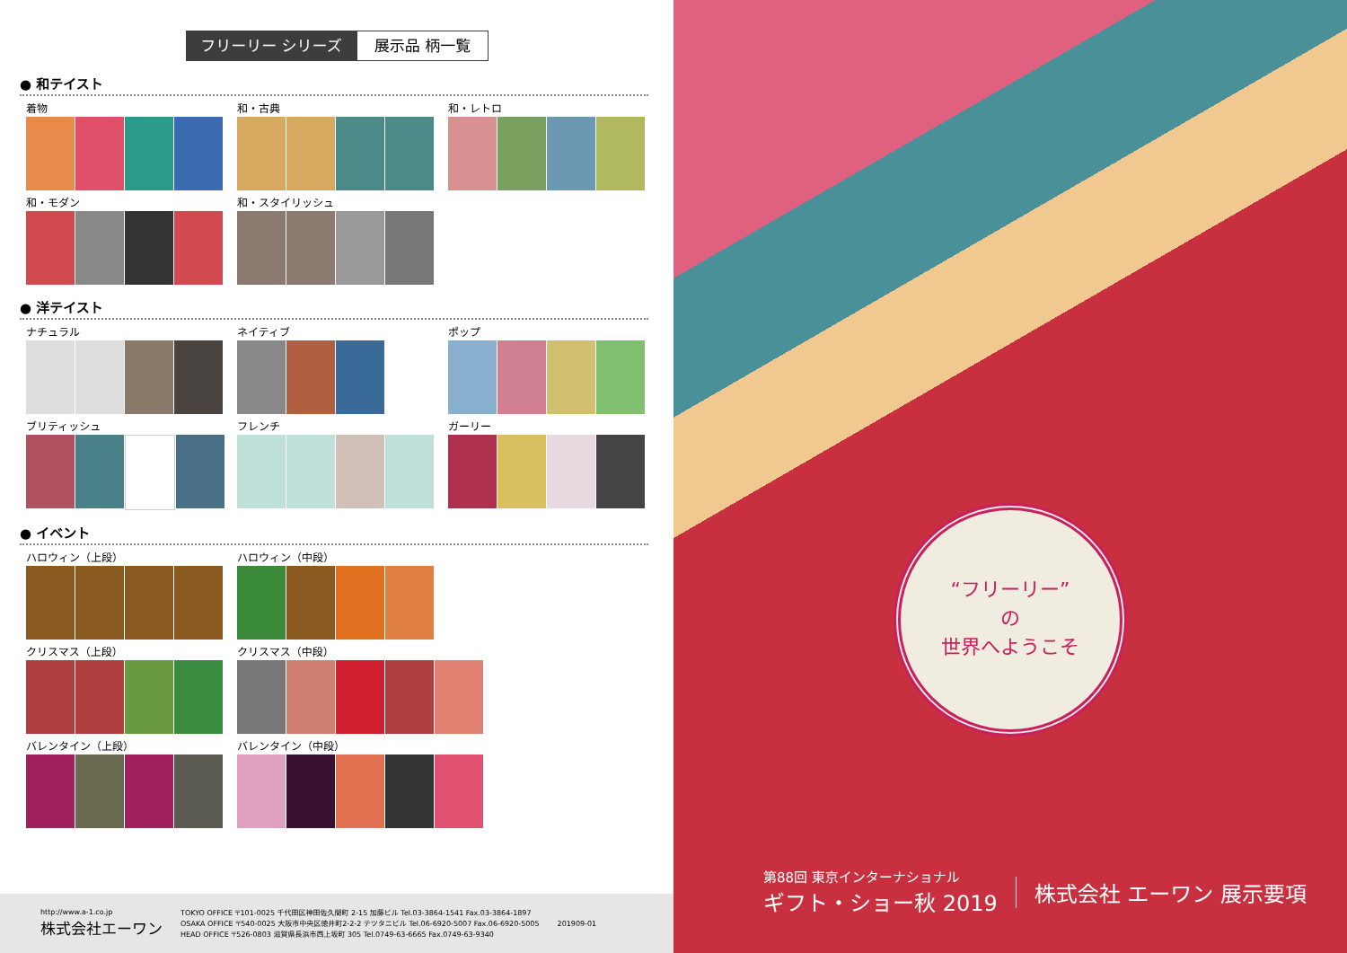フリーリー シリーズ
展示品 柄一覧
● 和テイスト
着物 和・古典 和・レトロ
和・モダン 和・スタイリッシュ
● 洋テイスト
ナチュラル ネイティブ ポップ
ブリティッシュ フレンチ ガーリー
● イベント
ハロウィン（上段） ハロウィン（中段）
クリスマス（上段） クリスマス（中段）
バレンタイン（上段） バレンタイン（中段）
http://www.a-1.co.jp
株式会社エーワン
TOKYO OFFICE 〒101-0025 千代田区神田佐久間町 2-15 加藤ビル Tel.03-3864-1541 Fax.03-3864-1897
OSAKA OFFICE 〒540-0025 大阪市中央区徳井町2-2-2 テツタニビル Tel.06-6920-5007 Fax.06-6920-5005
HEAD OFFICE 〒526-0803 滋賀県長浜市西上坂町 305 Tel.0749-63-6665 Fax.0749-63-9340
201909-01
“フリーリー”
の
世界へようこそ
第88回 東京インターナショナル
ギフト・ショー秋 2019
株式会社 エーワン 展示要項